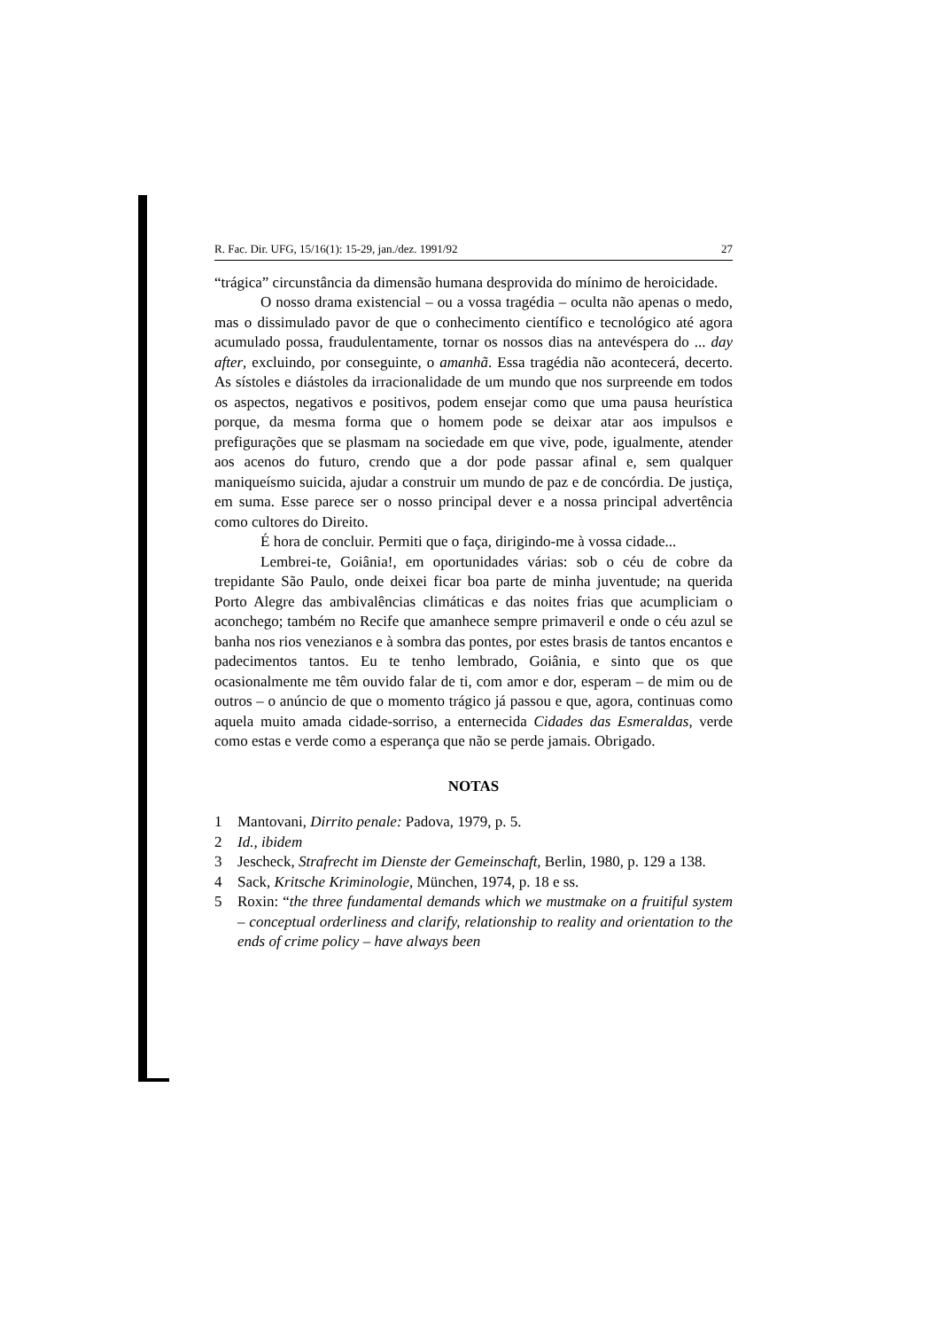R. Fac. Dir. UFG, 15/16(1): 15-29, jan./dez. 1991/92 27
“trágica” circunstância da dimensão humana desprovida do mínimo de heroicidade.
O nosso drama existencial – ou a vossa tragédia – oculta não apenas o medo, mas o dissimulado pavor de que o conhecimento científico e tecnológico até agora acumulado possa, fraudulentamente, tornar os nossos dias na antevéspera do ... day after, excluindo, por conseguinte, o amanhã. Essa tragédia não acontecerá, decerto. As sístoles e diástoles da irracionalidade de um mundo que nos surpreende em todos os aspectos, negativos e positivos, podem ensejar como que uma pausa heurística porque, da mesma forma que o homem pode se deixar atar aos impulsos e prefigurações que se plasmam na sociedade em que vive, pode, igualmente, atender aos acenos do futuro, crendo que a dor pode passar afinal e, sem qualquer maniqueísmo suicida, ajudar a construir um mundo de paz e de concórdia. De justiça, em suma. Esse parece ser o nosso principal dever e a nossa principal advertência como cultores do Direito.
É hora de concluir. Permiti que o faça, dirigindo-me à vossa cidade...
Lembrei-te, Goiânia!, em oportunidades várias: sob o céu de cobre da trepidante São Paulo, onde deixei ficar boa parte de minha juventude; na querida Porto Alegre das ambivalências climáticas e das noites frias que acumpliciam o aconchego; também no Recife que amanhece sempre primaveril e onde o céu azul se banha nos rios venezianos e à sombra das pontes, por estes brasis de tantos encantos e padecimentos tantos. Eu te tenho lembrado, Goiânia, e sinto que os que ocasionalmente me têm ouvido falar de ti, com amor e dor, esperam – de mim ou de outros – o anúncio de que o momento trágico já passou e que, agora, continuas como aquela muito amada cidade-sorriso, a enternecida Cidades das Esmeraldas, verde como estas e verde como a esperança que não se perde jamais. Obrigado.
NOTAS
1 Mantovani, Dirrito penale: Padova, 1979, p. 5.
2 Id., ibidem
3 Jescheck, Strafrecht im Dienste der Gemeinschaft, Berlin, 1980, p. 129 a 138.
4 Sack, Kritsche Kriminologie, München, 1974, p. 18 e ss.
5 Roxin: “the three fundamental demands which we mustmake on a fruitiful system – conceptual orderliness and clarify, relationship to reality and orientation to the ends of crime policy – have always been